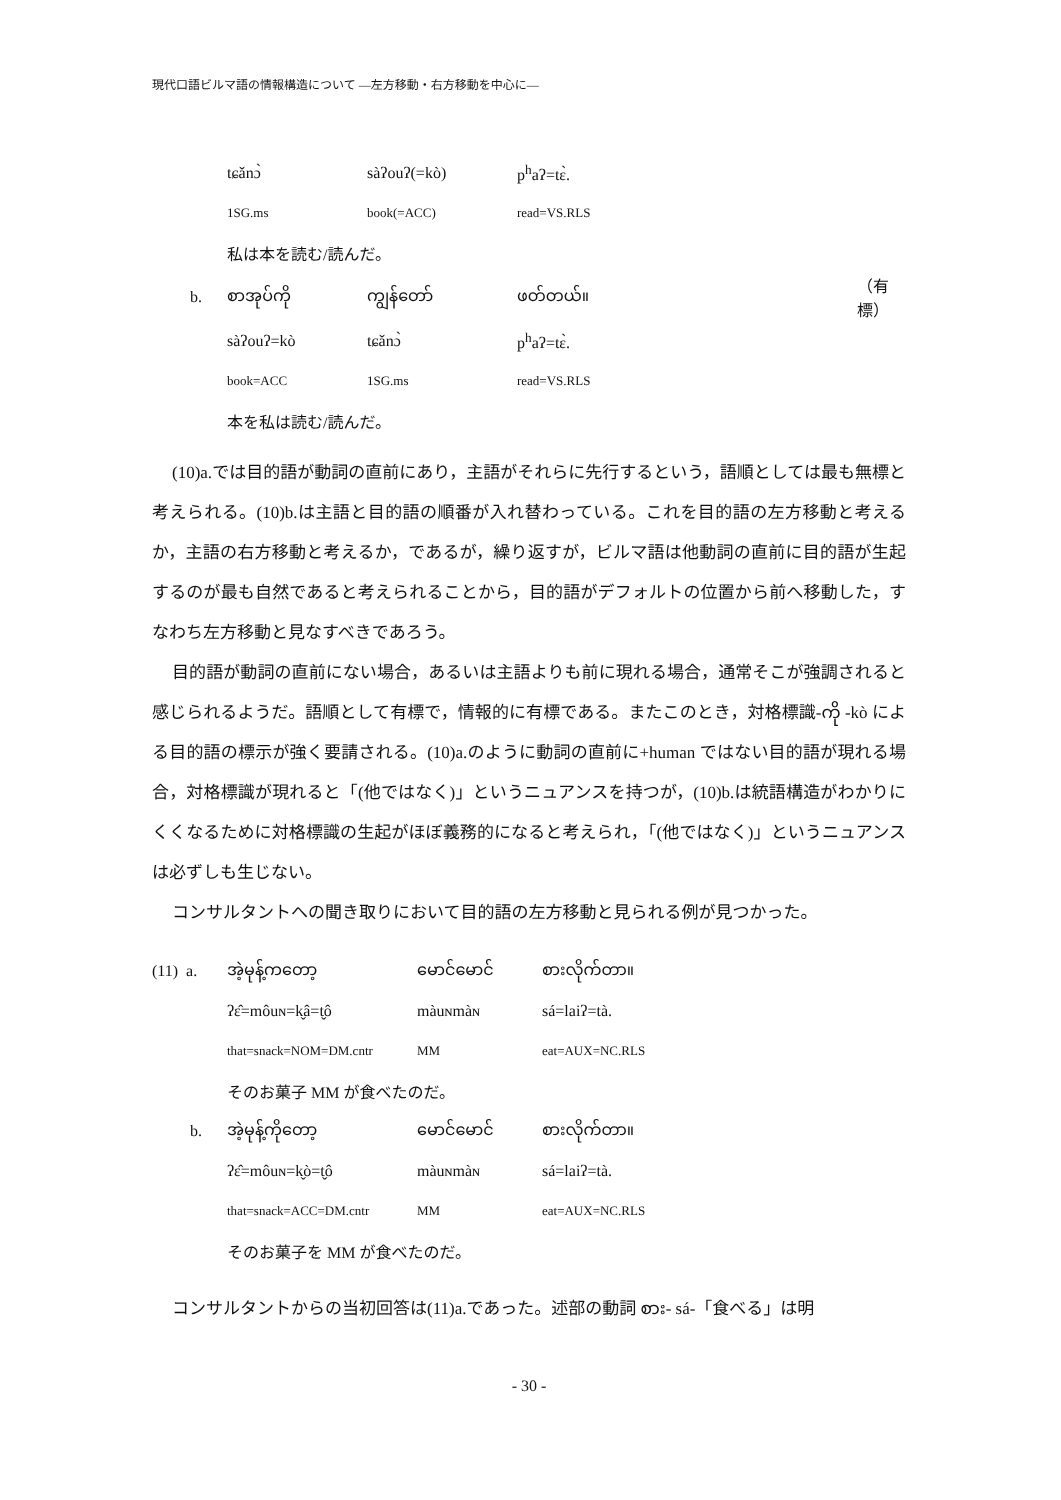現代口語ビルマ語の情報構造について ―左方移動・右方移動を中心に―
| | tɕǎnɔ̀ | sàʔouʔ(=kò) | p<sup>h</sup>aʔ=tɛ̀. | |
| | 1SG.ms | book(=ACC) | read=VS.RLS | |
| | 私は本を読む/読んだ。 | | | |
| b. | စာအုပ်ကို | ကျွန်တော် | ဖတ်တယ်။ | （有標） |
| | sàʔouʔ=kò | tɕǎnɔ̀ | p<sup>h</sup>aʔ=tɛ̀. | |
| | book=ACC | 1SG.ms | read=VS.RLS | |
| | 本を私は読む/読んだ。 | | | |
(10)a.では目的語が動詞の直前にあり，主語がそれらに先行するという，語順としては最も無標と考えられる。(10)b.は主語と目的語の順番が入れ替わっている。これを目的語の左方移動と考えるか，主語の右方移動と考えるか，であるが，繰り返すが，ビルマ語は他動詞の直前に目的語が生起するのが最も自然であると考えられることから，目的語がデフォルトの位置から前へ移動した，すなわち左方移動と見なすべきであろう。
目的語が動詞の直前にない場合，あるいは主語よりも前に現れる場合，通常そこが強調されると感じられるようだ。語順として有標で，情報的に有標である。またこのとき，対格標識-ကို -kò による目的語の標示が強く要請される。(10)a.のように動詞の直前に+human ではない目的語が現れる場合，対格標識が現れると「(他ではなく)」というニュアンスを持つが，(10)b.は統語構造がわかりにくくなるために対格標識の生起がほぼ義務的になると考えられ，「(他ではなく)」というニュアンスは必ずしも生じない。
コンサルタントへの聞き取りにおいて目的語の左方移動と見られる例が見つかった。
| (11) a. | အဲ့မုန့်ကတော့ | မောင်မောင် | စားလိုက်တာ။ |
| | ʔɛ̂=môuɴ=k̬â=t̬ô | màuɴmàɴ | sá=laiʔ=tà. |
| | that=snack=NOM=DM.cntr | MM | eat=AUX=NC.RLS |
| | そのお菓子 MM が食べたのだ。 | | |
| b. | အဲ့မုန့်ကိုတော့ | မောင်မောင် | စားလိုက်တာ။ |
| | ʔɛ̂=môuɴ=k̬ò=t̬ô | màuɴmàɴ | sá=laiʔ=tà. |
| | that=snack=ACC=DM.cntr | MM | eat=AUX=NC.RLS |
| | そのお菓子を MM が食べたのだ。 | | |
コンサルタントからの当初回答は(11)a.であった。述部の動詞 စား- sá-「食べる」は明
- 30 -